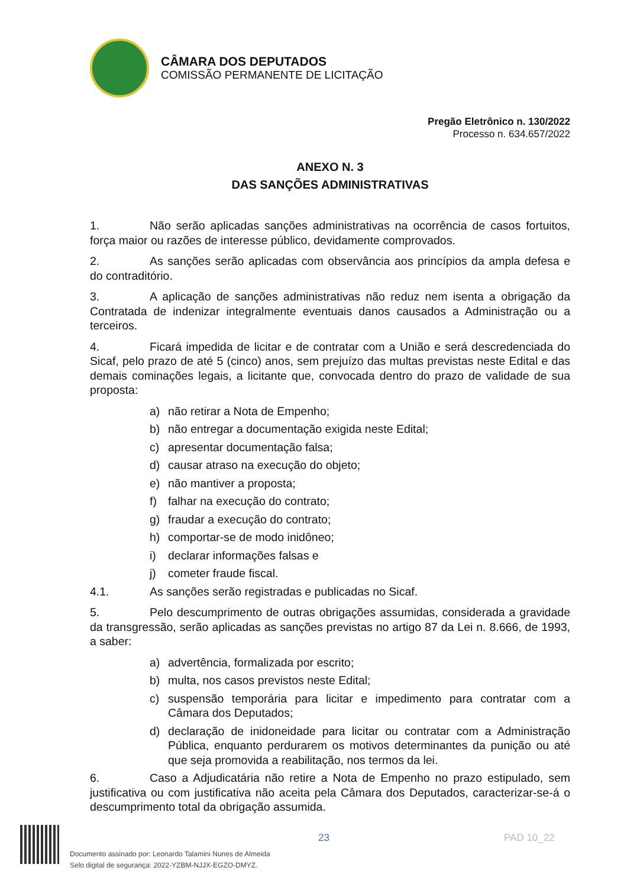CÂMARA DOS DEPUTADOS
COMISSÃO PERMANENTE DE LICITAÇÃO
Pregão Eletrônico n. 130/2022
Processo n. 634.657/2022
ANEXO N. 3
DAS SANÇÕES ADMINISTRATIVAS
1. Não serão aplicadas sanções administrativas na ocorrência de casos fortuitos, força maior ou razões de interesse público, devidamente comprovados.
2. As sanções serão aplicadas com observância aos princípios da ampla defesa e do contraditório.
3. A aplicação de sanções administrativas não reduz nem isenta a obrigação da Contratada de indenizar integralmente eventuais danos causados a Administração ou a terceiros.
4. Ficará impedida de licitar e de contratar com a União e será descredenciada do Sicaf, pelo prazo de até 5 (cinco) anos, sem prejuízo das multas previstas neste Edital e das demais cominações legais, a licitante que, convocada dentro do prazo de validade de sua proposta:
a) não retirar a Nota de Empenho;
b) não entregar a documentação exigida neste Edital;
c) apresentar documentação falsa;
d) causar atraso na execução do objeto;
e) não mantiver a proposta;
f) falhar na execução do contrato;
g) fraudar a execução do contrato;
h) comportar-se de modo inidôneo;
i) declarar informações falsas e
j) cometer fraude fiscal.
4.1. As sanções serão registradas e publicadas no Sicaf.
5. Pelo descumprimento de outras obrigações assumidas, considerada a gravidade da transgressão, serão aplicadas as sanções previstas no artigo 87 da Lei n. 8.666, de 1993, a saber:
a) advertência, formalizada por escrito;
b) multa, nos casos previstos neste Edital;
c) suspensão temporária para licitar e impedimento para contratar com a Câmara dos Deputados;
d) declaração de inidoneidade para licitar ou contratar com a Administração Pública, enquanto perdurarem os motivos determinantes da punição ou até que seja promovida a reabilitação, nos termos da lei.
6. Caso a Adjudicatária não retire a Nota de Empenho no prazo estipulado, sem justificativa ou com justificativa não aceita pela Câmara dos Deputados, caracterizar-se-á o descumprimento total da obrigação assumida.
23 PAD 10_22
Documento assinado por: Leonardo Talamini Nunes de Almeida
Selo digital de segurança: 2022-YZBM-NJJX-EGZO-DMYZ.